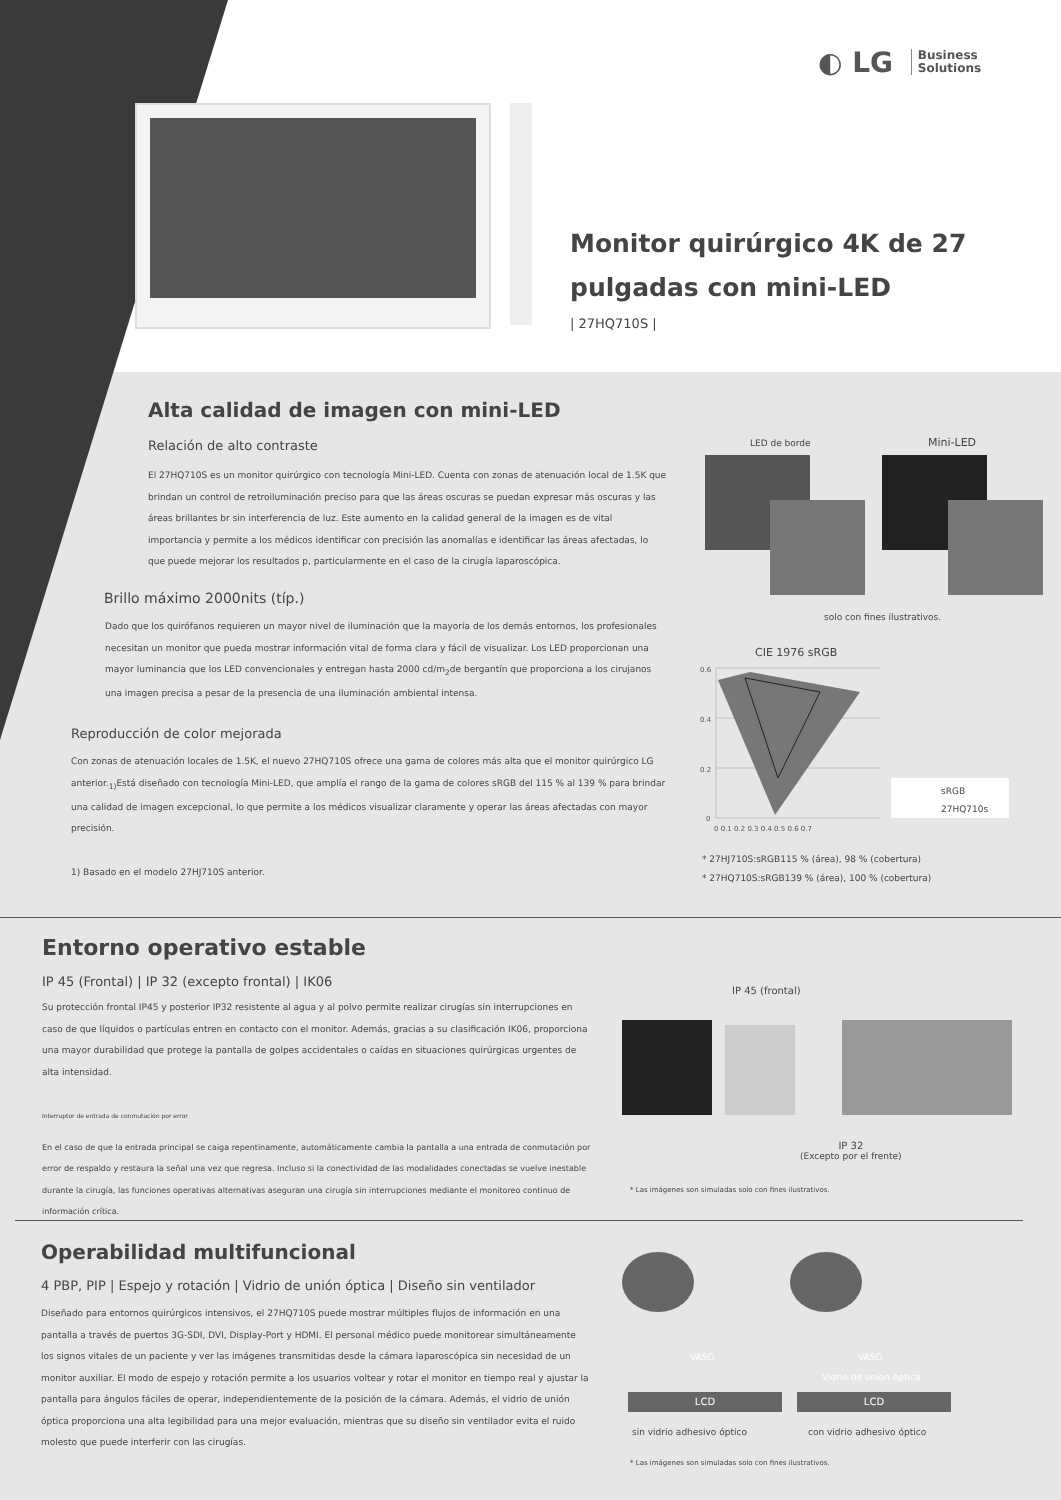◐ LG Business
Solutions
Monitor quirúrgico 4K de 27 pulgadas con mini-LED
| 27HQ710S |
Alta calidad de imagen con mini-LED
Relación de alto contraste
El 27HQ710S es un monitor quirúrgico con tecnología Mini-LED. Cuenta con zonas de atenuación local de 1.5K que brindan un control de retroiluminación preciso para que las áreas oscuras se puedan expresar más oscuras y las áreas brillantes br sin interferencia de luz. Este aumento en la calidad general de la imagen es de vital importancia y permite a los médicos identificar con precisión las anomalías e identificar las áreas afectadas, lo que puede mejorar los resultados p, particularmente en el caso de la cirugía laparoscópica.
Brillo máximo 2000nits (típ.)
Dado que los quirófanos requieren un mayor nivel de iluminación que la mayoría de los demás entornos, los profesionales necesitan un monitor que pueda mostrar información vital de forma clara y fácil de visualizar. Los LED proporcionan una mayor luminancia que los LED convencionales y entregan hasta 2000 cd/m<sub>2</sub>de bergantín que proporciona a los cirujanos una imagen precisa a pesar de la presencia de una iluminación ambiental intensa.
Reproducción de color mejorada
Con zonas de atenuación locales de 1.5K, el nuevo 27HQ710S ofrece una gama de colores más alta que el monitor quirúrgico LG anterior.<sub>1)</sub>Está diseñado con tecnología Mini-LED, que amplía el rango de la gama de colores sRGB del 115 % al 139 % para brindar una calidad de imagen excepcional, lo que permite a los médicos visualizar claramente y operar las áreas afectadas con mayor precisión.
1) Basado en el modelo 27HJ710S anterior.
LED de borde Mini-LED
solo con fines ilustrativos.
CIE 1976 sRGB
0.6
0.4
0.2
0
0 0.1 0.2 0.3 0.4 0.5 0.6 0.7
sRGB
27HQ710s
* 27HJ710S:sRGB115 % (área), 98 % (cobertura)
* 27HQ710S:sRGB139 % (área), 100 % (cobertura)
Entorno operativo estable
IP 45 (Frontal) | IP 32 (excepto frontal) | IK06
Su protección frontal IP45 y posterior IP32 resistente al agua y al polvo permite realizar cirugías sin interrupciones en caso de que líquidos o partículas entren en contacto con el monitor. Además, gracias a su clasificación IK06, proporciona una mayor durabilidad que protege la pantalla de golpes accidentales o caídas en situaciones quirúrgicas urgentes de alta intensidad.
Interruptor de entrada de conmutación por error
En el caso de que la entrada principal se caiga repentinamente, automáticamente cambia la pantalla a una entrada de conmutación por error de respaldo y restaura la señal una vez que regresa. Incluso si la conectividad de las modalidades conectadas se vuelve inestable durante la cirugía, las funciones operativas alternativas aseguran una cirugía sin interrupciones mediante el monitoreo continuo de información crítica.
IP 45 (frontal)
IP 32
(Excepto por el frente)
* Las imágenes son simuladas solo con fines ilustrativos.
Operabilidad multifuncional
4 PBP, PIP | Espejo y rotación | Vidrio de unión óptica | Diseño sin ventilador
Diseñado para entornos quirúrgicos intensivos, el 27HQ710S puede mostrar múltiples flujos de información en una pantalla a través de puertos 3G-SDI, DVI, Display-Port y HDMI. El personal médico puede monitorear simultáneamente los signos vitales de un paciente y ver las imágenes transmitidas desde la cámara laparoscópica sin necesidad de un monitor auxiliar. El modo de espejo y rotación permite a los usuarios voltear y rotar el monitor en tiempo real y ajustar la pantalla para ángulos fáciles de operar, independientemente de la posición de la cámara. Además, el vidrio de unión óptica proporciona una alta legibilidad para una mejor evaluación, mientras que su diseño sin ventilador evita el ruido molesto que puede interferir con las cirugías.
VASO VASO
Vidrio de unión óptica
LCD LCD
sin vidrio adhesivo óptico con vidrio adhesivo óptico
* Las imágenes son simuladas solo con fines ilustrativos.